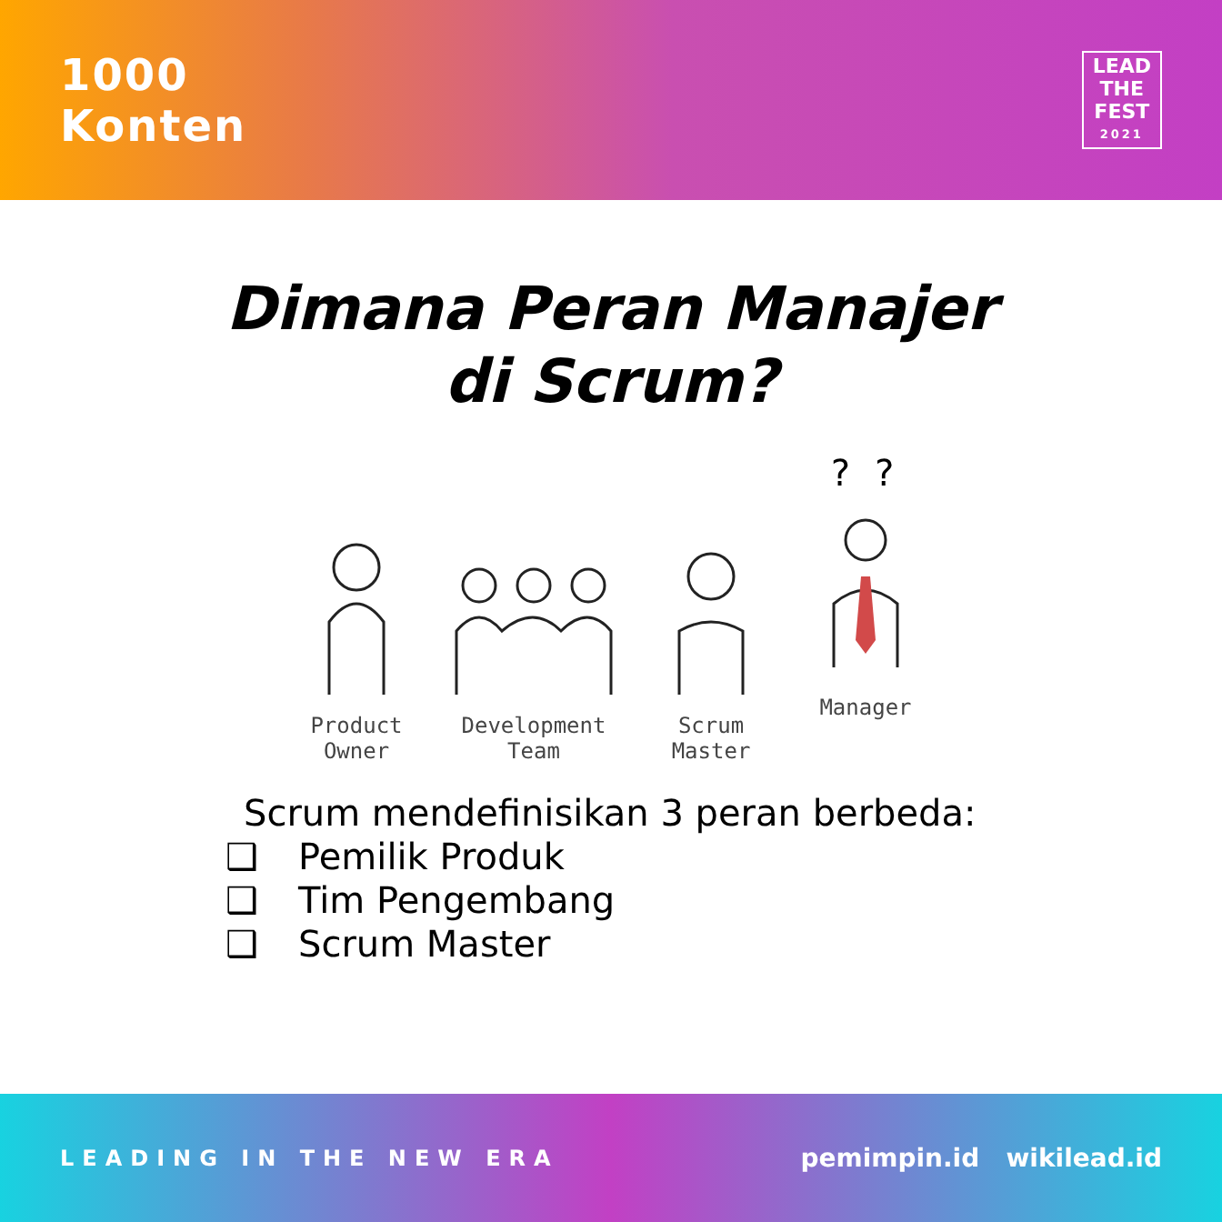1000
Konten
LEAD
THE
FEST
2021
Dimana Peran Manajer
di Scrum?
Product
Owner
Development
Team
Scrum
Master
? ? ?
Manager
Scrum mendefinisikan 3 peran berbeda:
❑ Pemilik Produk
❑ Tim Pengembang
❑ Scrum Master
LEADING IN THE NEW ERA pemimpin.id wikilead.id